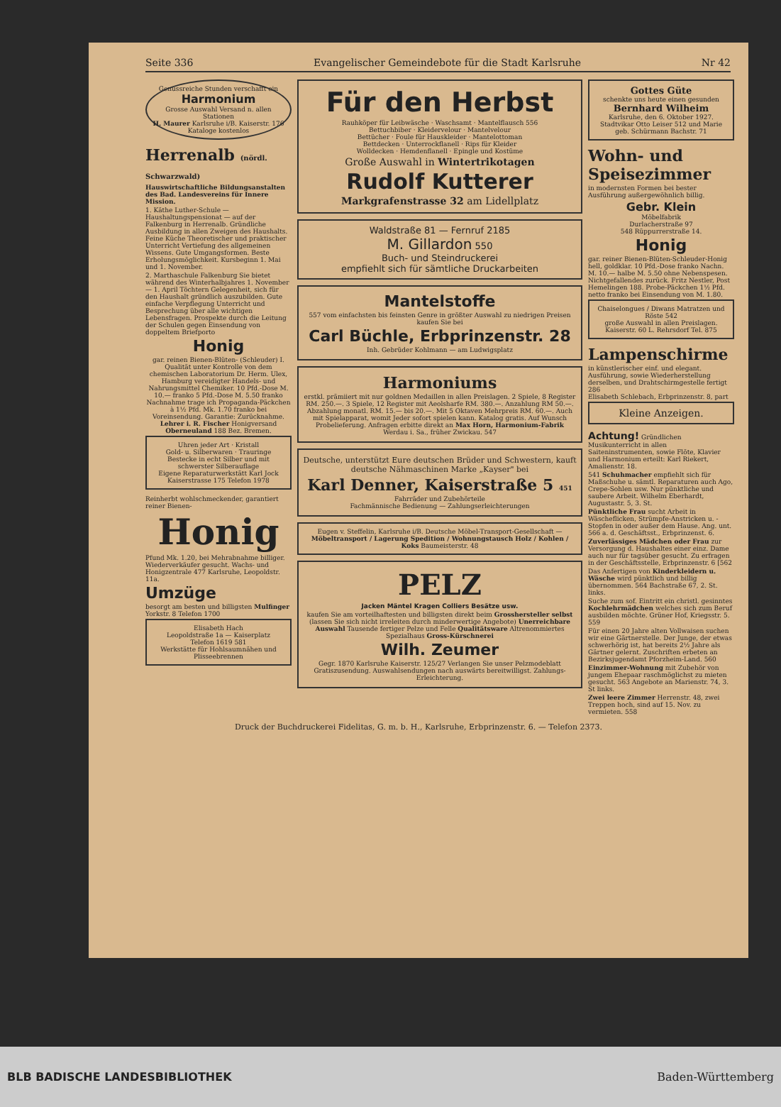Seite 336 Evangelischer Gemeindebote für die Stadt Karlsruhe Nr 42
Genussreiche Stunden verschafft ein Harmonium
Grosse Auswahl Versand n. allen Stationen
H. Maurer Karlsruhe i/B. Kaiserstr. 176 Kataloge kostenlos
Herrenalb (nördl. Schwarzwald)
Hauswirtschaftliche Bildungsanstalten des Bad. Landesvereins für Innere Mission.
1. Käthe Luther-Schule — Haushaltungspensionat — auf der Falkenburg in Herrenalb. Gründliche Ausbildung in allen Zweigen des Haushalts. Feine Küche Theoretischer und praktischer Unterricht Vertiefung des allgemeinen Wissens. Gute Umgangsformen. Beste Erholungsmöglichkeit. Kursbeginn 1. Mai und 1. November.
2. Marthaschule Falkenburg Sie bietet während des Winterhalbjahres 1. November — 1. April Töchtern Gelegenheit, sich für den Haushalt gründlich auszubilden. Gute einfache Verpflegung Unterricht und Besprechung über alle wichtigen Lebensfragen. Prospekte durch die Leitung der Schulen gegen Einsendung von doppeltem Briefporto
Honig
gar. reinen Bienen-Blüten- (Schleuder) I. Qualität unter Kontrolle von dem chemischen Laboratorium Dr. Herm. Ulex, Hamburg vereidigter Handels- und Nahrungsmittel Chemiker. 10 Pfd.-Dose M. 10.— franko 5 Pfd.-Dose M. 5.50 franko Nachnahme trage ich Propaganda-Päckchen à 1½ Pfd. Mk. 1.70 franko bei Voreinsendung. Garantie: Zurücknahme.
Lehrer i. R. Fischer Honigversand
Oberneuland 188 Bez. Bremen.
Uhren jeder Art · Kristall
Gold- u. Silberwaren · Trauringe
Bestecke in echt Silber und mit schwerster Silberauflage
Eigene Reparaturwerkstätt Karl Jock Kaiserstrasse 175 Telefon 1978
Reinherbt wohlschmeckender, garantiert reiner Bienen-
Honig
Pfund Mk. 1.20, bei Mehrabnahme billiger. Wiederverkäufer gesucht. Wachs- und Honigzentrale 477 Karlsruhe, Leopoldstr. 11a.
Umzüge
besorgt am besten und billigsten Mulfinger Yorkstr. 8 Telefon 1700
Elisabeth Hach
Leopoldstraße 1a — Kaiserplatz
Telefon 1619 581
Werkstätte für Hohlsaumnähen und Plisseebrennen
Für den Herbst
Rauhköper für Leibwäsche · Waschsamt · Mantelflausch 556
Bettuchbiber · Kleidervelour · Mantelvelour
Bettücher · Foule für Hauskleider · Mantelottoman
Bettdecken · Unterrockflanell · Rips für Kleider
Wolldecken · Hemdenflanell · Epingle und Kostüme
Große Auswahl in Wintertrikotagen
Rudolf Kutterer
Markgrafenstrasse 32 am Lidellplatz
Waldstraße 81 — Fernruf 2185
M. Gillardon 550
Buch- und Steindruckerei
empfiehlt sich für sämtliche Druckarbeiten
Mantelstoffe
557 vom einfachsten bis feinsten Genre in größter Auswahl zu niedrigen Preisen kaufen Sie bei
Carl Büchle, Erbprinzenstr. 28
Inh. Gebrüder Kohlmann — am Ludwigsplatz
Harmoniums
erstkl. prämiiert mit nur goldnen Medaillen in allen Preislagen. 2 Spiele, 8 Register RM. 250.—. 3 Spiele, 12 Register mit Aeolsharfe RM. 380.—. Anzahlung RM 50.—. Abzahlung monatl. RM. 15.— bis 20.—. Mit 5 Oktaven Mehrpreis RM. 60.—. Auch mit Spielapparat, womit Jeder sofort spielen kann. Katalog gratis. Auf Wunsch Probelieferung. Anfragen erbitte direkt an Max Horn, Harmonium-Fabrik Werdau i. Sa., früher Zwickau. 547
Deutsche, unterstützt Eure deutschen Brüder und Schwestern, kauft deutsche Nähmaschinen Marke „Kayser" bei
Karl Denner, Kaiserstraße 5 451
Fahrräder und Zubehörteile
Fachmännische Bedienung — Zahlungserleichterungen
Eugen v. Steffelin, Karlsruhe i/B. Deutsche Möbel-Transport-Gesellschaft — Möbeltransport / Lagerung Spedition / Wohnungstausch Holz / Kohlen / Koks Baumeisterstr. 48
PELZ
Jacken Mäntel Kragen Colliers Besätze usw.
kaufen Sie am vorteilhaftesten und billigsten direkt beim Grosshersteller selbst (lassen Sie sich nicht irreleiten durch minderwertige Angebote) Unerreichbare Auswahl Tausende fertiger Pelze und Felle Qualitätsware Altrenommiertes Spezialhaus Gross-Kürschnerei
Wilh. Zeumer
Gegr. 1870 Karlsruhe Kaiserstr. 125/27 Verlangen Sie unser Pelzmodeblatt Gratiszusendung. Auswahlsendungen nach auswärts bereitwilligst. Zahlungs-Erleichterung.
Gottes Güte
schenkte uns heute einen gesunden
Bernhard Wilheim
Karlsruhe, den 6. Oktober 1927.
Stadtvikar Otto Leiser 512 und Marie geb. Schürmann Bachstr. 71
Wohn- und Speisezimmer
in modernsten Formen bei bester Ausführung außergewöhnlich billig.
Gebr. Klein
Möbelfabrik
Durlacherstraße 97
548 Rüppurrerstraße 14.
Honig
gar. reiner Bienen-Blüten-Schleuder-Honig hell, goldklar. 10 Pfd.-Dose franko Nachn. M. 10.— halbe M. 5.50 ohne Nebenspesen. Nichtgefallendes zurück. Fritz Nestler, Post Hemelingen 188. Probe-Päckchen 1½ Pfd. netto franko bei Einsendung von M. 1.80.
Chaiselongues / Diwans Matratzen und Röste 542
große Auswahl in allen Preislagen.
Kaiserstr. 60 L. Rehrsdorf Tel. 875
Lampenschirme
in künstlerischer einf. und elegant. Ausführung, sowie Wiederherstellung derselben, und Drahtschirmgestelle fertigt 286
Elisabeth Schlebach, Erbprinzenstr. 8, part
Kleine Anzeigen.
Achtung! Gründlichen Musikunterricht in allen Saiteninstrumenten, sowie Flöte, Klavier und Harmonium erteilt: Karl Riekert, Amalienstr. 18.
541 Schuhmacher empfiehlt sich für Maßschuhe u. sämtl. Reparaturen auch Ago, Crepe-Sohlen usw. Nur pünktliche und saubere Arbeit. Wilhelm Eberhardt, Augustastr. 5, 3. St.
Pünktliche Frau sucht Arbeit in Wäscheflicken, Strümpfe-Anstricken u. -Stopfen in oder außer dem Hause. Ang. unt. 566 a. d. Geschäftsst., Erbprinzenst. 6.
Zuverlässiges Mädchen oder Frau zur Versorgung d. Haushaltes einer einz. Dame auch nur für tagsüber gesucht. Zu erfragen in der Geschäftsstelle, Erbprinzenstr. 6 [562
Das Anfertigen von Kinderkleidern u. Wäsche wird pünktlich und billig übernommen. 564 Bachstraße 67, 2. St. links.
Suche zum sof. Eintritt ein christl. gesinntes Kochlehrmädchen welches sich zum Beruf ausbilden möchte. Grüner Hof, Kriegsstr. 5. 559
Für einen 20 Jahre alten Vollwaisen suchen wir eine Gärtnerstelle. Der Junge, der etwas schwerhörig ist, hat bereits 2½ Jahre als Gärtner gelernt. Zuschriften erbeten an Bezirksjugendamt Pforzheim-Land. 560
Einzimmer-Wohnung mit Zubehör von jungem Ehepaar raschmöglichst zu mieten gesucht. 563 Angebote an Marienstr. 74, 3. St links.
Zwei leere Zimmer Herrenstr. 48, zwei Treppen hoch, sind auf 15. Nov. zu vermieten. 558
Druck der Buchdruckerei Fidelitas, G. m. b. H., Karlsruhe, Erbprinzenstr. 6. — Telefon 2373.
BLB BADISCHE LANDESBIBLIOTHEK Baden-Württemberg